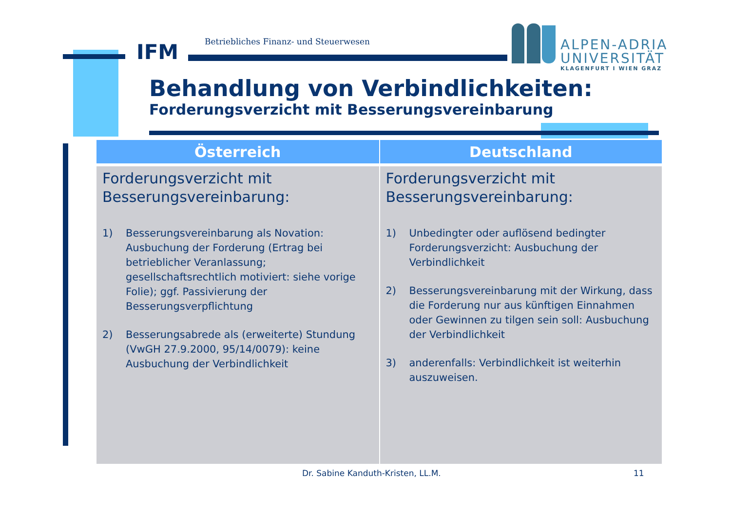IFM
Betriebliches Finanz- und Steuerwesen
ALPEN-ADRIA
UNIVERSITÄT
KLAGENFURT I WIEN GRAZ
Behandlung von Verbindlichkeiten:
Forderungsverzicht mit Besserungsvereinbarung
| Österreich | Deutschland |
| --- | --- |
| Forderungsverzicht mit Besserungsvereinbarung: 1) Besserungsvereinbarung als Novation: Ausbuchung der Forderung (Ertrag bei betrieblicher Veranlassung; gesellschaftsrechtlich motiviert: siehe vorige Folie); ggf. Passivierung der Besserungsverpflichtung 2) Besserungsabrede als (erweiterte) Stundung (VwGH 27.9.2000, 95/14/0079): keine Ausbuchung der Verbindlichkeit | Forderungsverzicht mit Besserungsvereinbarung: 1) Unbedingter oder auflösend bedingter Forderungsverzicht: Ausbuchung der Verbindlichkeit 2) Besserungsvereinbarung mit der Wirkung, dass die Forderung nur aus künftigen Einnahmen oder Gewinnen zu tilgen sein soll: Ausbuchung der Verbindlichkeit 3) anderenfalls: Verbindlichkeit ist weiterhin auszuweisen. |
Dr. Sabine Kanduth-Kristen, LL.M.
11